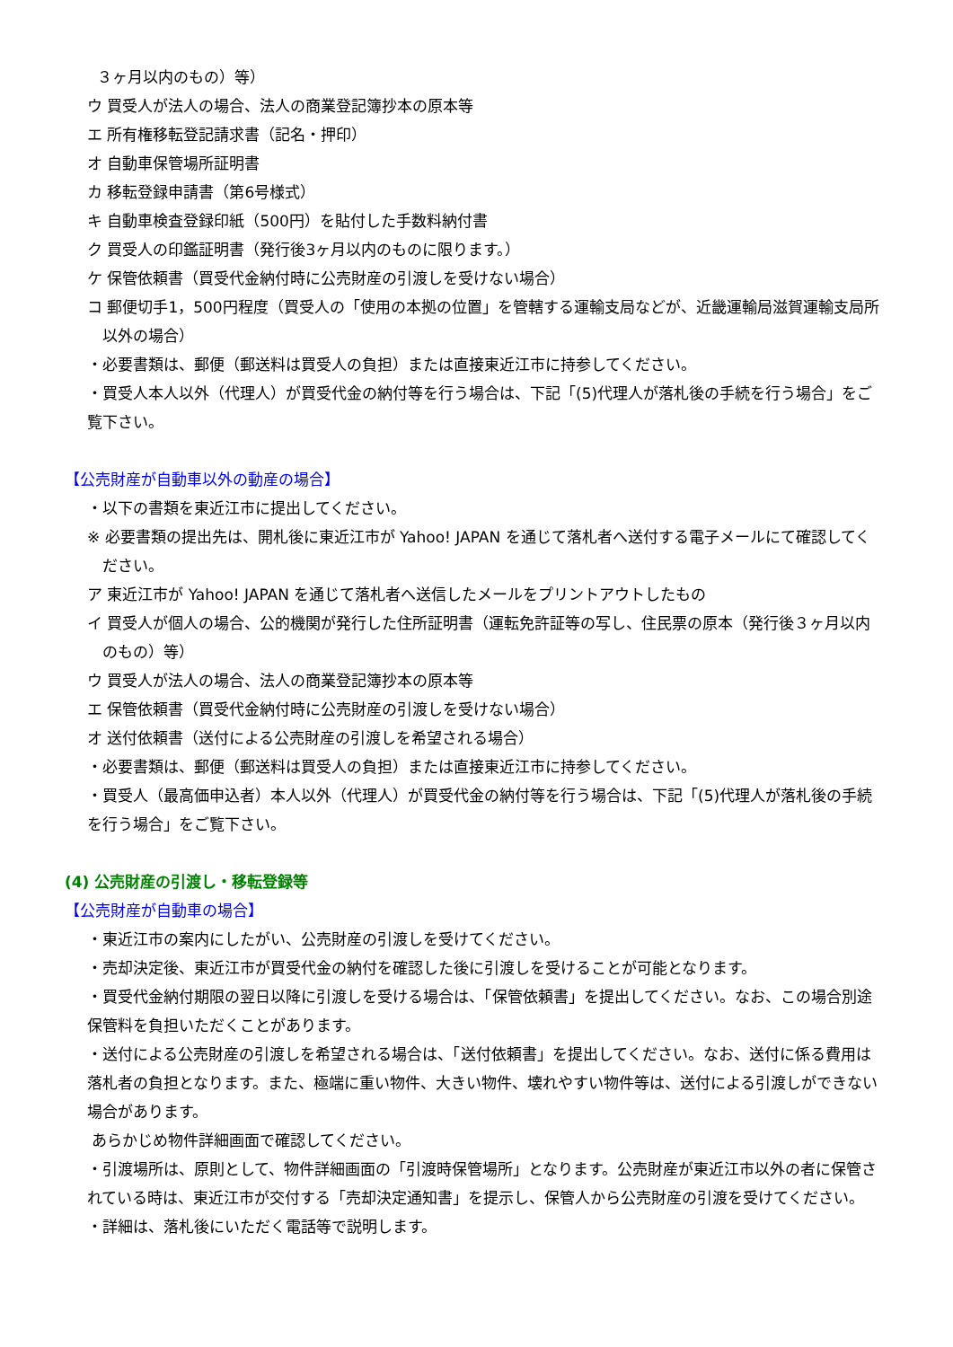３ヶ月以内のもの）等）
ウ 買受人が法人の場合、法人の商業登記簿抄本の原本等
エ 所有権移転登記請求書（記名・押印）
オ 自動車保管場所証明書
カ 移転登録申請書（第6号様式）
キ 自動車検査登録印紙（500円）を貼付した手数料納付書
ク 買受人の印鑑証明書（発行後3ヶ月以内のものに限ります。）
ケ 保管依頼書（買受代金納付時に公売財産の引渡しを受けない場合）
コ 郵便切手1，500円程度（買受人の「使用の本拠の位置」を管轄する運輸支局などが、近畿運輸局滋賀運輸支局所以外の場合）
・必要書類は、郵便（郵送料は買受人の負担）または直接東近江市に持参してください。
・買受人本人以外（代理人）が買受代金の納付等を行う場合は、下記「(5)代理人が落札後の手続を行う場合」をご覧下さい。
【公売財産が自動車以外の動産の場合】
・以下の書類を東近江市に提出してください。
※ 必要書類の提出先は、開札後に東近江市が Yahoo! JAPAN を通じて落札者へ送付する電子メールにて確認してください。
ア 東近江市が Yahoo! JAPAN を通じて落札者へ送信したメールをプリントアウトしたもの
イ 買受人が個人の場合、公的機関が発行した住所証明書（運転免許証等の写し、住民票の原本（発行後３ヶ月以内のもの）等）
ウ 買受人が法人の場合、法人の商業登記簿抄本の原本等
エ 保管依頼書（買受代金納付時に公売財産の引渡しを受けない場合）
オ 送付依頼書（送付による公売財産の引渡しを希望される場合）
・必要書類は、郵便（郵送料は買受人の負担）または直接東近江市に持参してください。
・買受人（最高価申込者）本人以外（代理人）が買受代金の納付等を行う場合は、下記「(5)代理人が落札後の手続を行う場合」をご覧下さい。
(4) 公売財産の引渡し・移転登録等
【公売財産が自動車の場合】
・東近江市の案内にしたがい、公売財産の引渡しを受けてください。
・売却決定後、東近江市が買受代金の納付を確認した後に引渡しを受けることが可能となります。
・買受代金納付期限の翌日以降に引渡しを受ける場合は、「保管依頼書」を提出してください。なお、この場合別途保管料を負担いただくことがあります。
・送付による公売財産の引渡しを希望される場合は、「送付依頼書」を提出してください。なお、送付に係る費用は落札者の負担となります。また、極端に重い物件、大きい物件、壊れやすい物件等は、送付による引渡しができない場合があります。
あらかじめ物件詳細画面で確認してください。
・引渡場所は、原則として、物件詳細画面の「引渡時保管場所」となります。公売財産が東近江市以外の者に保管されている時は、東近江市が交付する「売却決定通知書」を提示し、保管人から公売財産の引渡を受けてください。
・詳細は、落札後にいただく電話等で説明します。